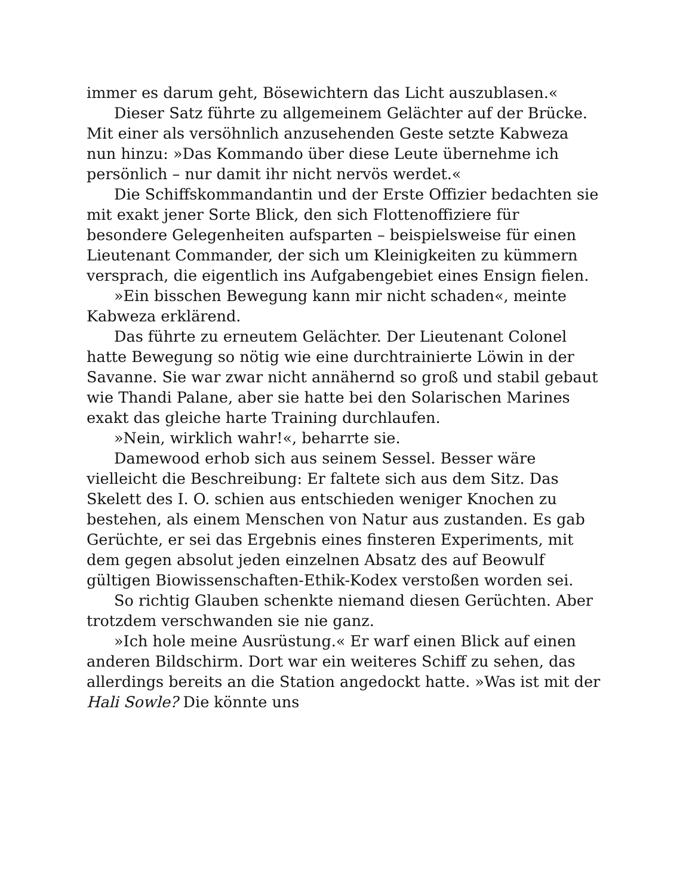immer es darum geht, Bösewichtern das Licht auszublasen.«
Dieser Satz führte zu allgemeinem Gelächter auf der Brücke. Mit einer als versöhnlich anzusehenden Geste setzte Kabweza nun hinzu: »Das Kommando über diese Leute übernehme ich persönlich – nur damit ihr nicht nervös werdet.«
Die Schiffskommandantin und der Erste Offizier bedachten sie mit exakt jener Sorte Blick, den sich Flottenoffiziere für besondere Gelegenheiten aufsparten – beispielsweise für einen Lieutenant Commander, der sich um Kleinigkeiten zu kümmern versprach, die eigentlich ins Aufgabengebiet eines Ensign fielen.
»Ein bisschen Bewegung kann mir nicht schaden«, meinte Kabweza erklärend.
Das führte zu erneutem Gelächter. Der Lieutenant Colonel hatte Bewegung so nötig wie eine durchtrainierte Löwin in der Savanne. Sie war zwar nicht annähernd so groß und stabil gebaut wie Thandi Palane, aber sie hatte bei den Solarischen Marines exakt das gleiche harte Training durchlaufen.
»Nein, wirklich wahr!«, beharrte sie.
Damewood erhob sich aus seinem Sessel. Besser wäre vielleicht die Beschreibung: Er faltete sich aus dem Sitz. Das Skelett des I. O. schien aus entschieden weniger Knochen zu bestehen, als einem Menschen von Natur aus zustanden. Es gab Gerüchte, er sei das Ergebnis eines finsteren Experiments, mit dem gegen absolut jeden einzelnen Absatz des auf Beowulf gültigen Biowissenschaften-Ethik-Kodex verstoßen worden sei.
So richtig Glauben schenkte niemand diesen Gerüchten. Aber trotzdem verschwanden sie nie ganz.
»Ich hole meine Ausrüstung.« Er warf einen Blick auf einen anderen Bildschirm. Dort war ein weiteres Schiff zu sehen, das allerdings bereits an die Station angedockt hatte. »Was ist mit der Hali Sowle? Die könnte uns